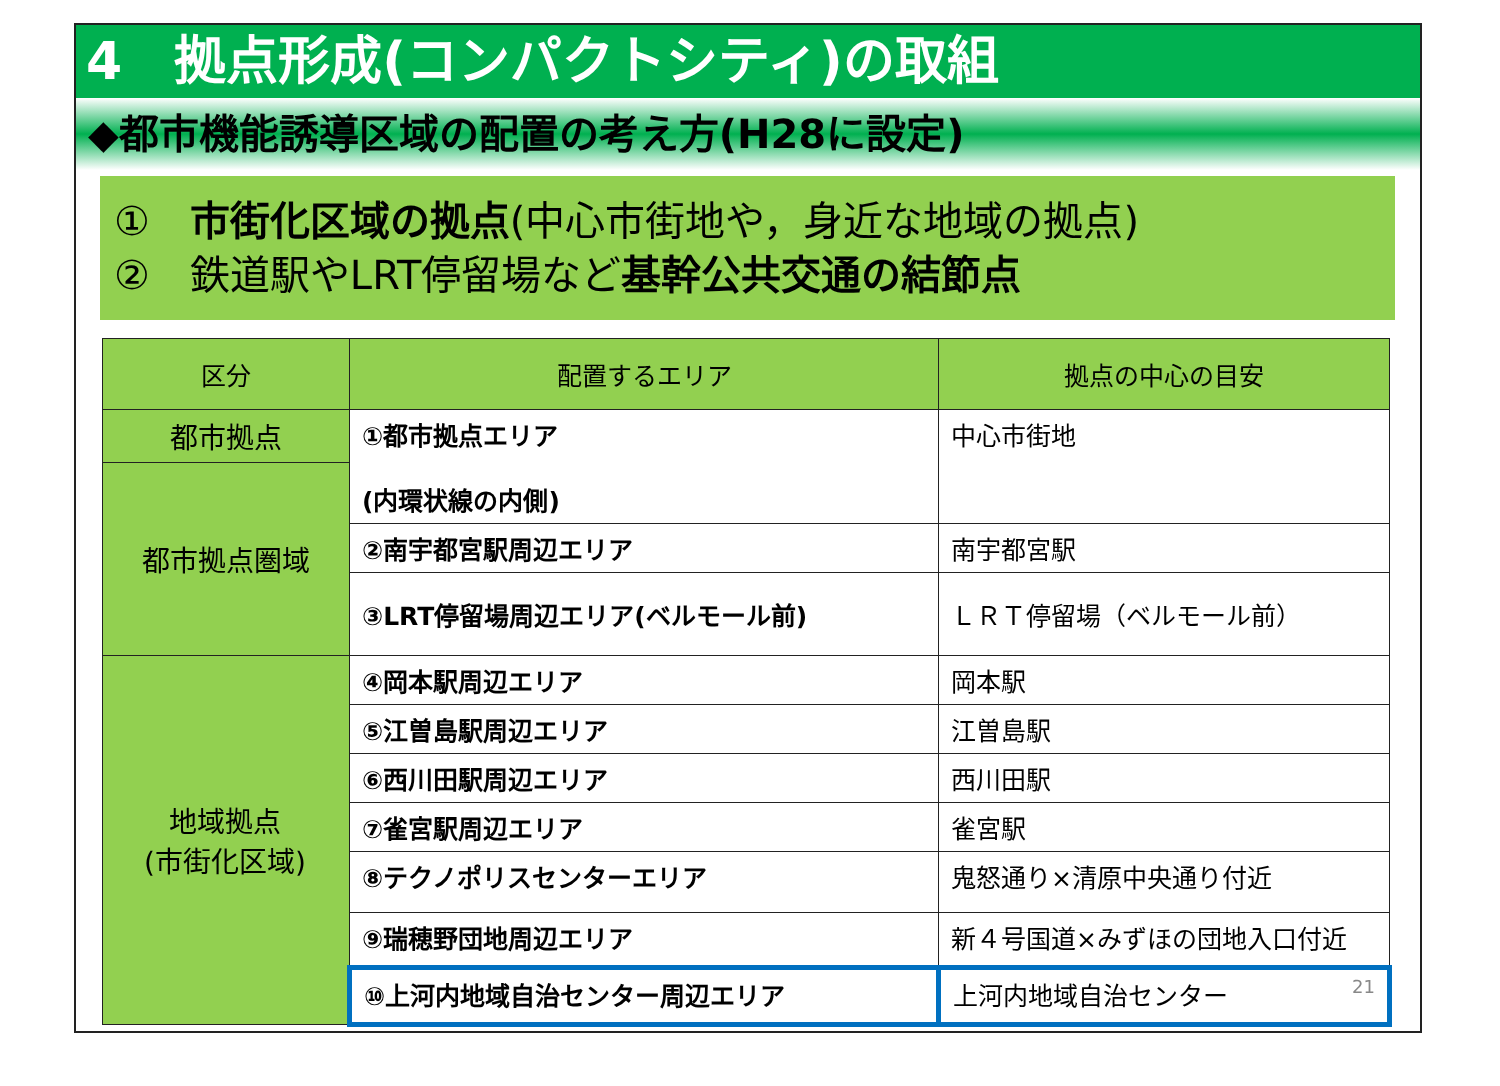4　拠点形成(コンパクトシティ)の取組
◆都市機能誘導区域の配置の考え方(H28に設定)
①　市街化区域の拠点(中心市街地や，身近な地域の拠点)
②　鉄道駅やLRT停留場など基幹公共交通の結節点
| 区分 | 配置するエリア | 拠点の中心の目安 |
| --- | --- | --- |
| 都市拠点 | ①都市拠点エリア (内環状線の内側) | 中心市街地 |
| 都市拠点圏域 | | |
| | ②南宇都宮駅周辺エリア | 南宇都宮駅 |
| | ③LRT停留場周辺エリア(ベルモール前) | ＬＲＴ停留場（ベルモール前） |
| 地域拠点 (市街化区域) | ④岡本駅周辺エリア | 岡本駅 |
| | ⑤江曽島駅周辺エリア | 江曽島駅 |
| | ⑥西川田駅周辺エリア | 西川田駅 |
| | ⑦雀宮駅周辺エリア | 雀宮駅 |
| | ⑧テクノポリスセンターエリア | 鬼怒通り×清原中央通り付近 |
| | ⑨瑞穂野団地周辺エリア | 新４号国道×みずほの団地入口付近 |
| | ⑩上河内地域自治センター周辺エリア | 上河内地域自治センター 21 |